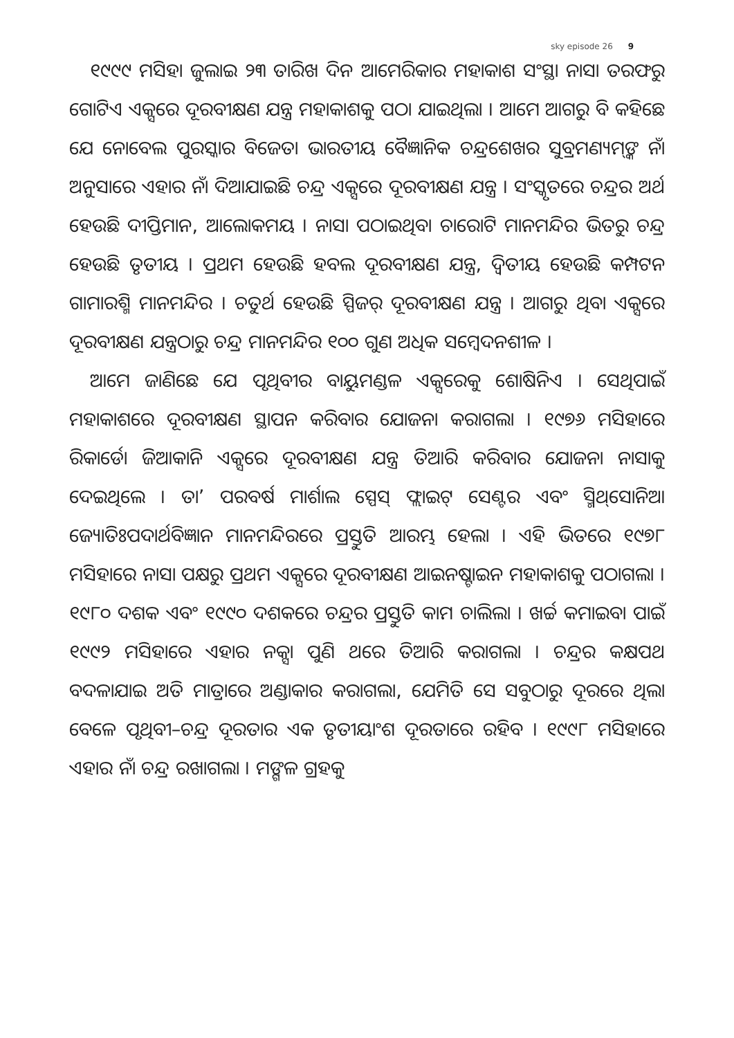sky episode 26 9
୧୯୯୯ ମସିହା ଜୁଲାଇ ୨୩ ତାରିଖ ଦିନ ଆମେରିକାର ମହାକାଶ ସଂସ୍ଥା ନାସା ତରଫରୁ ଗୋଟିଏ ଏକ୍ସରେ ଦୂରବୀକ୍ଷଣ ଯନ୍ତ୍ର ମହାକାଶକୁ ପଠା ଯାଇଥିଲା । ଆମେ ଆଗରୁ ବି କହିଛେ ଯେ ନୋବେଲ ପୁରସ୍କାର ବିଜେତା ଭାରତୀୟ ବୈଜ୍ଞାନିକ ଚନ୍ଦ୍ରଶେଖର ସୁବ୍ରମଣ୍ୟମ୍‌ଙ୍କ ନାଁ ଅନୁସାରେ ଏହାର ନାଁ ଦିଆଯାଇଛି ଚନ୍ଦ୍ର ଏକ୍ସରେ ଦୂରବୀକ୍ଷଣ ଯନ୍ତ୍ର । ସଂସ୍କୃତରେ ଚନ୍ଦ୍ରର ଅର୍ଥ ହେଉଛି ଦୀପ୍ତିମାନ, ଆଲୋକମୟ । ନାସା ପଠାଇଥିବା ଚାରୋଟି ମାନମନ୍ଦିର ଭିତରୁ ଚନ୍ଦ୍ର ହେଉଛି ତୃତୀୟ । ପ୍ରଥମ ହେଉଛି ହବଲ ଦୂରବୀକ୍ଷଣ ଯନ୍ତ୍ର, ଦ୍ୱିତୀୟ ହେଉଛି କମ୍ପଟନ ଗାମାରଶ୍ମି ମାନମନ୍ଦିର । ଚତୁର୍ଥ ହେଉଛି ସ୍ପିଜର୍ ଦୂରବୀକ୍ଷଣ ଯନ୍ତ୍ର । ଆଗରୁ ଥିବା ଏକ୍ସରେ ଦୂରବୀକ୍ଷଣ ଯନ୍ତ୍ରଠାରୁ ଚନ୍ଦ୍ର ମାନମନ୍ଦିର ୧୦୦ ଗୁଣ ଅଧିକ ସମ୍ବେଦନଶୀଳ ।
ଆମେ ଜାଣିଛେ ଯେ ପୃଥିବୀର ବାୟୁମଣ୍ଡଳ ଏକ୍ସରେକୁ ଶୋଷିନିଏ । ସେଥିପାଇଁ ମହାକାଶରେ ଦୂରବୀକ୍ଷଣ ସ୍ଥାପନ କରିବାର ଯୋଜନା କରାଗଲା । ୧୯୭୬ ମସିହାରେ ରିକାର୍ଡୋ ଜିଆକାନି ଏକ୍ସରେ ଦୂରବୀକ୍ଷଣ ଯନ୍ତ୍ର ତିଆରି କରିବାର ଯୋଜନା ନାସାକୁ ଦେଇଥିଲେ । ତା’ ପରବର୍ଷ ମାର୍ଶାଲ ସ୍ପେସ୍ ଫ୍ଲାଇଟ୍ ସେଣ୍ଟର ଏବଂ ସ୍ମିଥ୍‌ସୋନିଆ ଜ୍ୟୋତିଃପଦାର୍ଥବିଜ୍ଞାନ ମାନମନ୍ଦିରରେ ପ୍ରସ୍ତୁତି ଆରମ୍ଭ ହେଲା । ଏହି ଭିତରେ ୧୯୭୮ ମସିହାରେ ନାସା ପକ୍ଷରୁ ପ୍ରଥମ ଏକ୍ସରେ ଦୂରବୀକ୍ଷଣ ଆଇନଷ୍ଟାଇନ ମହାକାଶକୁ ପଠାଗଲା । ୧୯୮୦ ଦଶକ ଏବଂ ୧୯୯୦ ଦଶକରେ ଚନ୍ଦ୍ରର ପ୍ରସ୍ତୁତି କାମ ଚାଲିଲା । ଖର୍ଚ୍ଚ କମାଇବା ପାଇଁ ୧୯୯୨ ମସିହାରେ ଏହାର ନକ୍ସା ପୁଣି ଥରେ ତିଆରି କରାଗଲା । ଚନ୍ଦ୍ରର କକ୍ଷପଥ ବଦଳାଯାଇ ଅତି ମାତ୍ରାରେ ଅଣ୍ଡାକାର କରାଗଲା, ଯେମିତି ସେ ସବୁଠାରୁ ଦୂରରେ ଥିଲା ବେଳେ ପୃଥିବୀ–ଚନ୍ଦ୍ର ଦୂରତାର ଏକ ତୃତୀୟାଂଶ ଦୂରତାରେ ରହିବ । ୧୯୯୮ ମସିହାରେ ଏହାର ନାଁ ଚନ୍ଦ୍ର ରଖାଗଲା । ମଙ୍ଗଳ ଗ୍ରହକୁ